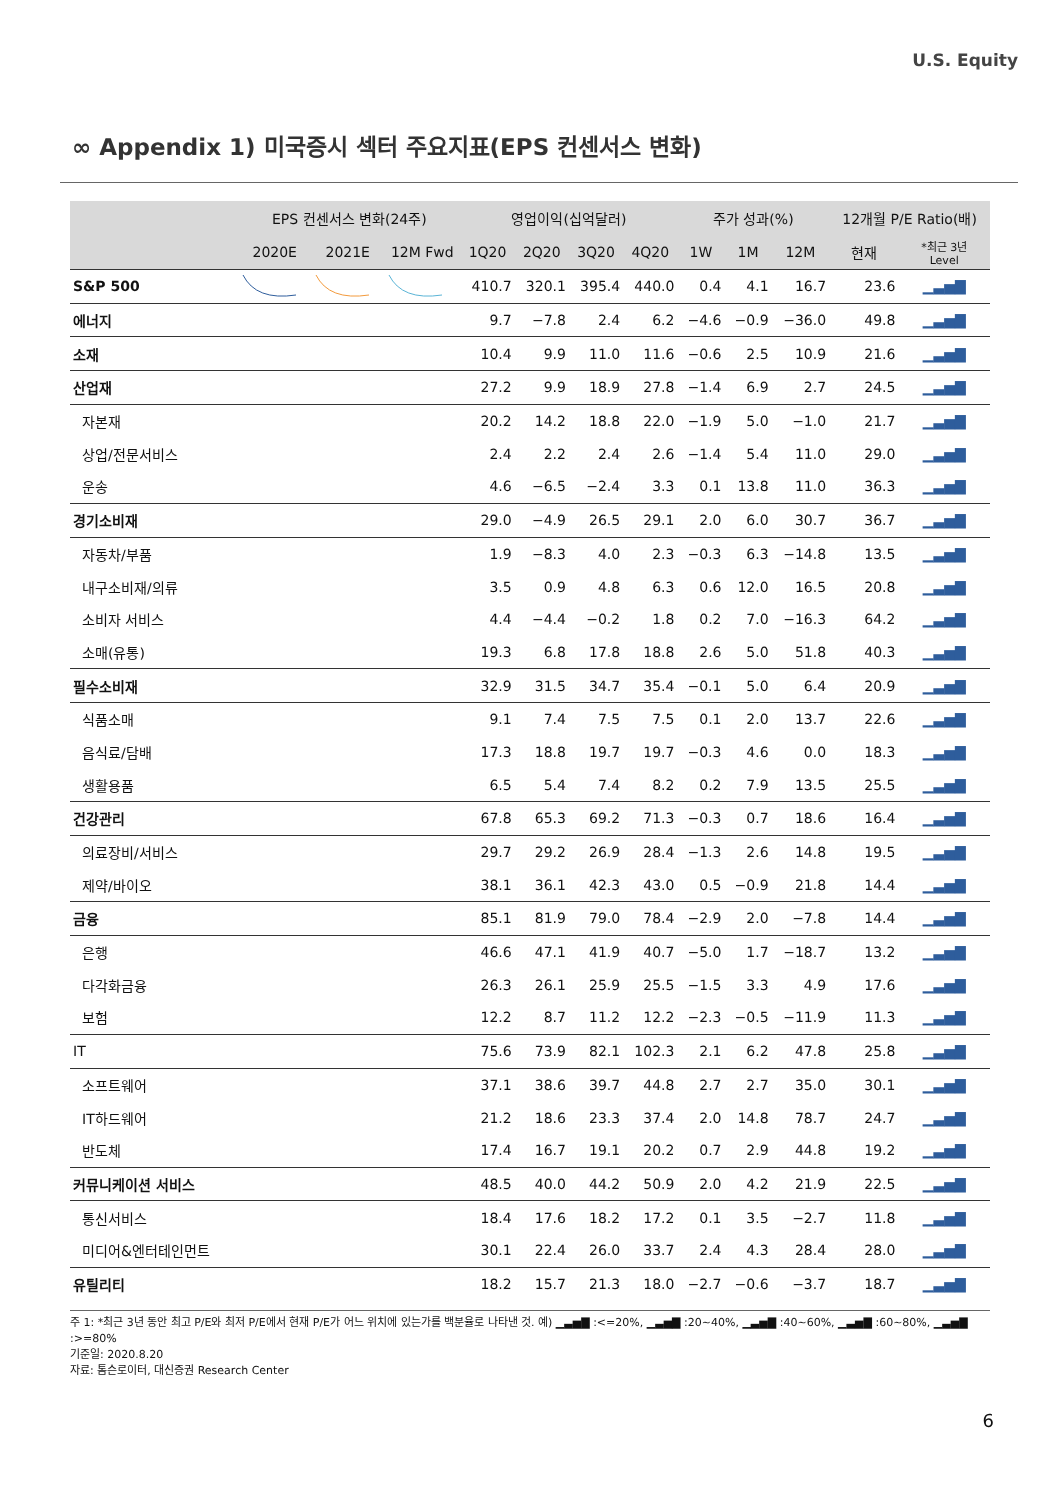U.S. Equity
∞ Appendix 1) 미국증시 섹터 주요지표(EPS 컨센서스 변화)
| | EPS 컨센서스 변화(24주) | | | 영업이익(십억달러) | | | | 주가 성과(%) | | | 12개월 P/E Ratio(배) | |
| --- | --- | --- | --- | --- | --- | --- | --- | --- | --- | --- | --- | --- |
| | 2020E | 2021E | 12M Fwd | 1Q20 | 2Q20 | 3Q20 | 4Q20 | 1W | 1M | 12M | 현재 | *최근 3년 Level |
| S&P 500 | | | | 410.7 | 320.1 | 395.4 | 440.0 | 0.4 | 4.1 | 16.7 | 23.6 | ▁▃▅▇ |
| 에너지 | | | | 9.7 | −7.8 | 2.4 | 6.2 | −4.6 | −0.9 | −36.0 | 49.8 | ▁▃▅▇ |
| 소재 | | | | 10.4 | 9.9 | 11.0 | 11.6 | −0.6 | 2.5 | 10.9 | 21.6 | ▁▃▅▇ |
| 산업재 | | | | 27.2 | 9.9 | 18.9 | 27.8 | −1.4 | 6.9 | 2.7 | 24.5 | ▁▃▅▇ |
| 자본재 | | | | 20.2 | 14.2 | 18.8 | 22.0 | −1.9 | 5.0 | −1.0 | 21.7 | ▁▃▅▇ |
| 상업/전문서비스 | | | | 2.4 | 2.2 | 2.4 | 2.6 | −1.4 | 5.4 | 11.0 | 29.0 | ▁▃▅▇ |
| 운송 | | | | 4.6 | −6.5 | −2.4 | 3.3 | 0.1 | 13.8 | 11.0 | 36.3 | ▁▃▅▇ |
| 경기소비재 | | | | 29.0 | −4.9 | 26.5 | 29.1 | 2.0 | 6.0 | 30.7 | 36.7 | ▁▃▅▇ |
| 자동차/부품 | | | | 1.9 | −8.3 | 4.0 | 2.3 | −0.3 | 6.3 | −14.8 | 13.5 | ▁▃▅▇ |
| 내구소비재/의류 | | | | 3.5 | 0.9 | 4.8 | 6.3 | 0.6 | 12.0 | 16.5 | 20.8 | ▁▃▅▇ |
| 소비자 서비스 | | | | 4.4 | −4.4 | −0.2 | 1.8 | 0.2 | 7.0 | −16.3 | 64.2 | ▁▃▅▇ |
| 소매(유통) | | | | 19.3 | 6.8 | 17.8 | 18.8 | 2.6 | 5.0 | 51.8 | 40.3 | ▁▃▅▇ |
| 필수소비재 | | | | 32.9 | 31.5 | 34.7 | 35.4 | −0.1 | 5.0 | 6.4 | 20.9 | ▁▃▅▇ |
| 식품소매 | | | | 9.1 | 7.4 | 7.5 | 7.5 | 0.1 | 2.0 | 13.7 | 22.6 | ▁▃▅▇ |
| 음식료/담배 | | | | 17.3 | 18.8 | 19.7 | 19.7 | −0.3 | 4.6 | 0.0 | 18.3 | ▁▃▅▇ |
| 생활용품 | | | | 6.5 | 5.4 | 7.4 | 8.2 | 0.2 | 7.9 | 13.5 | 25.5 | ▁▃▅▇ |
| 건강관리 | | | | 67.8 | 65.3 | 69.2 | 71.3 | −0.3 | 0.7 | 18.6 | 16.4 | ▁▃▅▇ |
| 의료장비/서비스 | | | | 29.7 | 29.2 | 26.9 | 28.4 | −1.3 | 2.6 | 14.8 | 19.5 | ▁▃▅▇ |
| 제약/바이오 | | | | 38.1 | 36.1 | 42.3 | 43.0 | 0.5 | −0.9 | 21.8 | 14.4 | ▁▃▅▇ |
| 금융 | | | | 85.1 | 81.9 | 79.0 | 78.4 | −2.9 | 2.0 | −7.8 | 14.4 | ▁▃▅▇ |
| 은행 | | | | 46.6 | 47.1 | 41.9 | 40.7 | −5.0 | 1.7 | −18.7 | 13.2 | ▁▃▅▇ |
| 다각화금융 | | | | 26.3 | 26.1 | 25.9 | 25.5 | −1.5 | 3.3 | 4.9 | 17.6 | ▁▃▅▇ |
| 보험 | | | | 12.2 | 8.7 | 11.2 | 12.2 | −2.3 | −0.5 | −11.9 | 11.3 | ▁▃▅▇ |
| IT | | | | 75.6 | 73.9 | 82.1 | 102.3 | 2.1 | 6.2 | 47.8 | 25.8 | ▁▃▅▇ |
| 소프트웨어 | | | | 37.1 | 38.6 | 39.7 | 44.8 | 2.7 | 2.7 | 35.0 | 30.1 | ▁▃▅▇ |
| IT하드웨어 | | | | 21.2 | 18.6 | 23.3 | 37.4 | 2.0 | 14.8 | 78.7 | 24.7 | ▁▃▅▇ |
| 반도체 | | | | 17.4 | 16.7 | 19.1 | 20.2 | 0.7 | 2.9 | 44.8 | 19.2 | ▁▃▅▇ |
| 커뮤니케이션 서비스 | | | | 48.5 | 40.0 | 44.2 | 50.9 | 2.0 | 4.2 | 21.9 | 22.5 | ▁▃▅▇ |
| 통신서비스 | | | | 18.4 | 17.6 | 18.2 | 17.2 | 0.1 | 3.5 | −2.7 | 11.8 | ▁▃▅▇ |
| 미디어&엔터테인먼트 | | | | 30.1 | 22.4 | 26.0 | 33.7 | 2.4 | 4.3 | 28.4 | 28.0 | ▁▃▅▇ |
| 유틸리티 | | | | 18.2 | 15.7 | 21.3 | 18.0 | −2.7 | −0.6 | −3.7 | 18.7 | ▁▃▅▇ |
주 1: *최근 3년 동안 최고 P/E와 최저 P/E에서 현재 P/E가 어느 위치에 있는가를 백분율로 나타낸 것. 예) ▁▃▅▇ :<=20%, ▁▃▅▇ :20~40%, ▁▃▅▇ :40~60%, ▁▃▅▇ :60~80%, ▁▃▅▇ :>=80%
기준일: 2020.8.20
자료: 톰슨로이터, 대신증권 Research Center
6